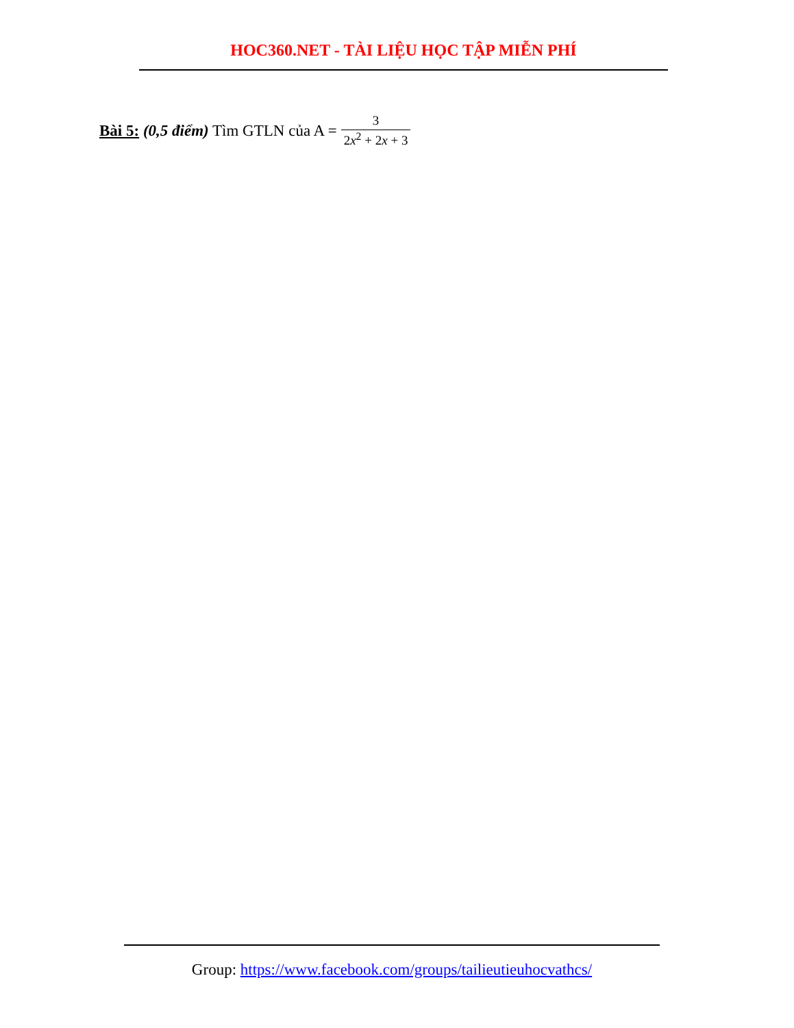HOC360.NET - TÀI LIỆU HỌC TẬP MIỄN PHÍ
Bài 5: (0,5 điểm) Tìm GTLN của A = 3 2x<sup>2</sup> + 2x + 3
Group: https://www.facebook.com/groups/tailieutieuhocvathcs/